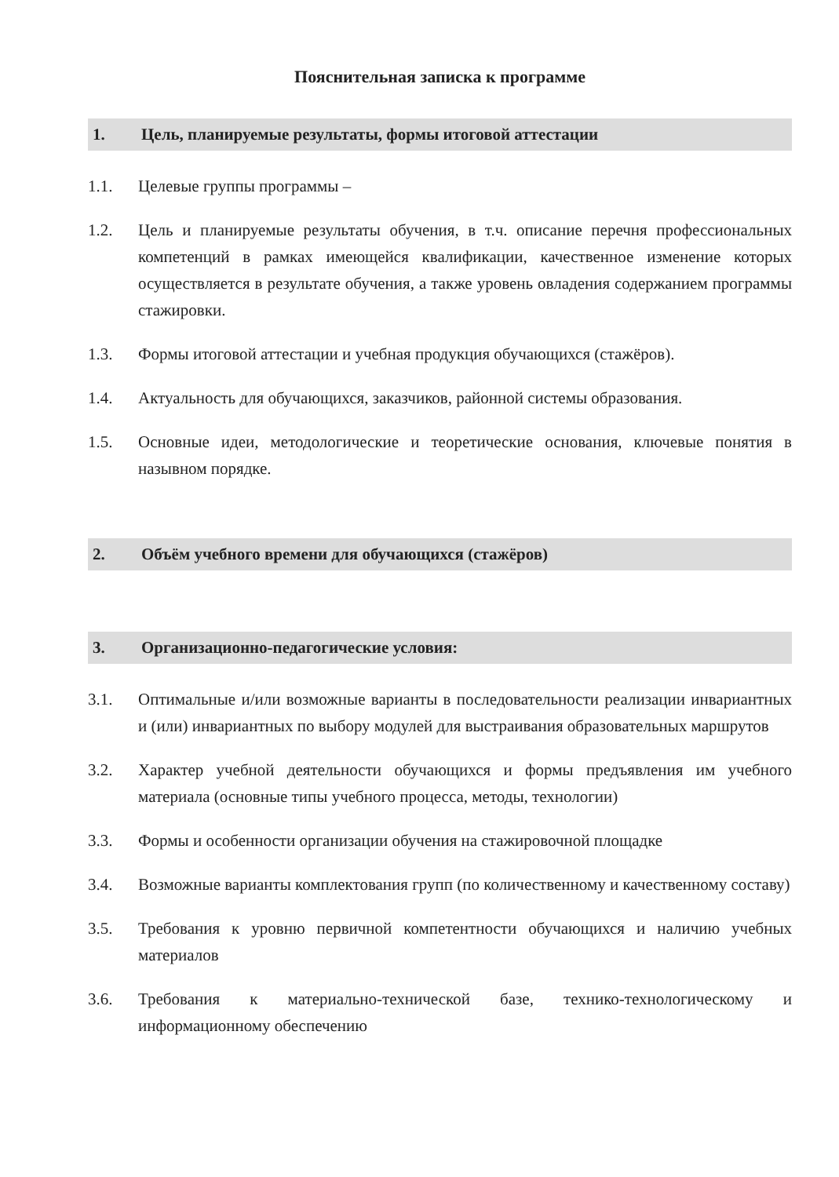Пояснительная записка к программе
1. Цель, планируемые результаты, формы итоговой аттестации
1.1. Целевые группы программы –
1.2. Цель и планируемые результаты обучения, в т.ч. описание перечня профессиональных компетенций в рамках имеющейся квалификации, качественное изменение которых осуществляется в результате обучения, а также уровень овладения содержанием программы стажировки.
1.3. Формы итоговой аттестации и учебная продукция обучающихся (стажёров).
1.4. Актуальность для обучающихся, заказчиков, районной системы образования.
1.5. Основные идеи, методологические и теоретические основания, ключевые понятия в назывном порядке.
2. Объём учебного времени для обучающихся (стажёров)
3. Организационно-педагогические условия:
3.1. Оптимальные и/или возможные варианты в последовательности реализации инвариантных и (или) инвариантных по выбору модулей для выстраивания образовательных маршрутов
3.2. Характер учебной деятельности обучающихся и формы предъявления им учебного материала (основные типы учебного процесса, методы, технологии)
3.3. Формы и особенности организации обучения на стажировочной площадке
3.4. Возможные варианты комплектования групп (по количественному и качественному составу)
3.5. Требования к уровню первичной компетентности обучающихся и наличию учебных материалов
3.6. Требования к материально-технической базе, технико-технологическому и информационному обеспечению